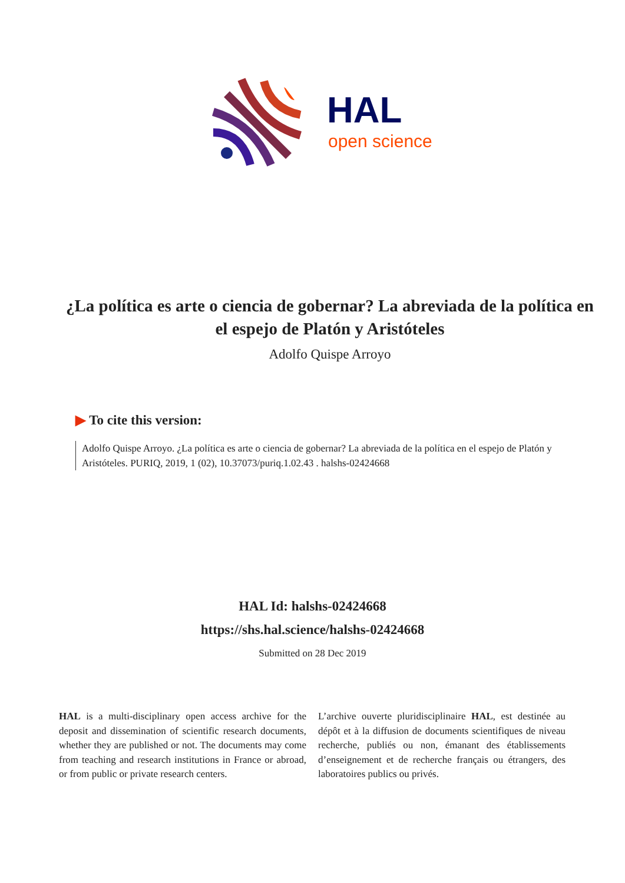HAL
open science
¿La política es arte o ciencia de gobernar? La abreviada de la política en el espejo de Platón y Aristóteles
Adolfo Quispe Arroyo
▶ To cite this version:
Adolfo Quispe Arroyo. ¿La política es arte o ciencia de gobernar? La abreviada de la política en el espejo de Platón y Aristóteles. PURIQ, 2019, 1 (02), 10.37073/puriq.1.02.43 . halshs-02424668
HAL Id: halshs-02424668
https://shs.hal.science/halshs-02424668
Submitted on 28 Dec 2019
HAL is a multi-disciplinary open access archive for the deposit and dissemination of scientific research documents, whether they are published or not. The documents may come from teaching and research institutions in France or abroad, or from public or private research centers.
L’archive ouverte pluridisciplinaire HAL, est destinée au dépôt et à la diffusion de documents scientifiques de niveau recherche, publiés ou non, émanant des établissements d’enseignement et de recherche français ou étrangers, des laboratoires publics ou privés.